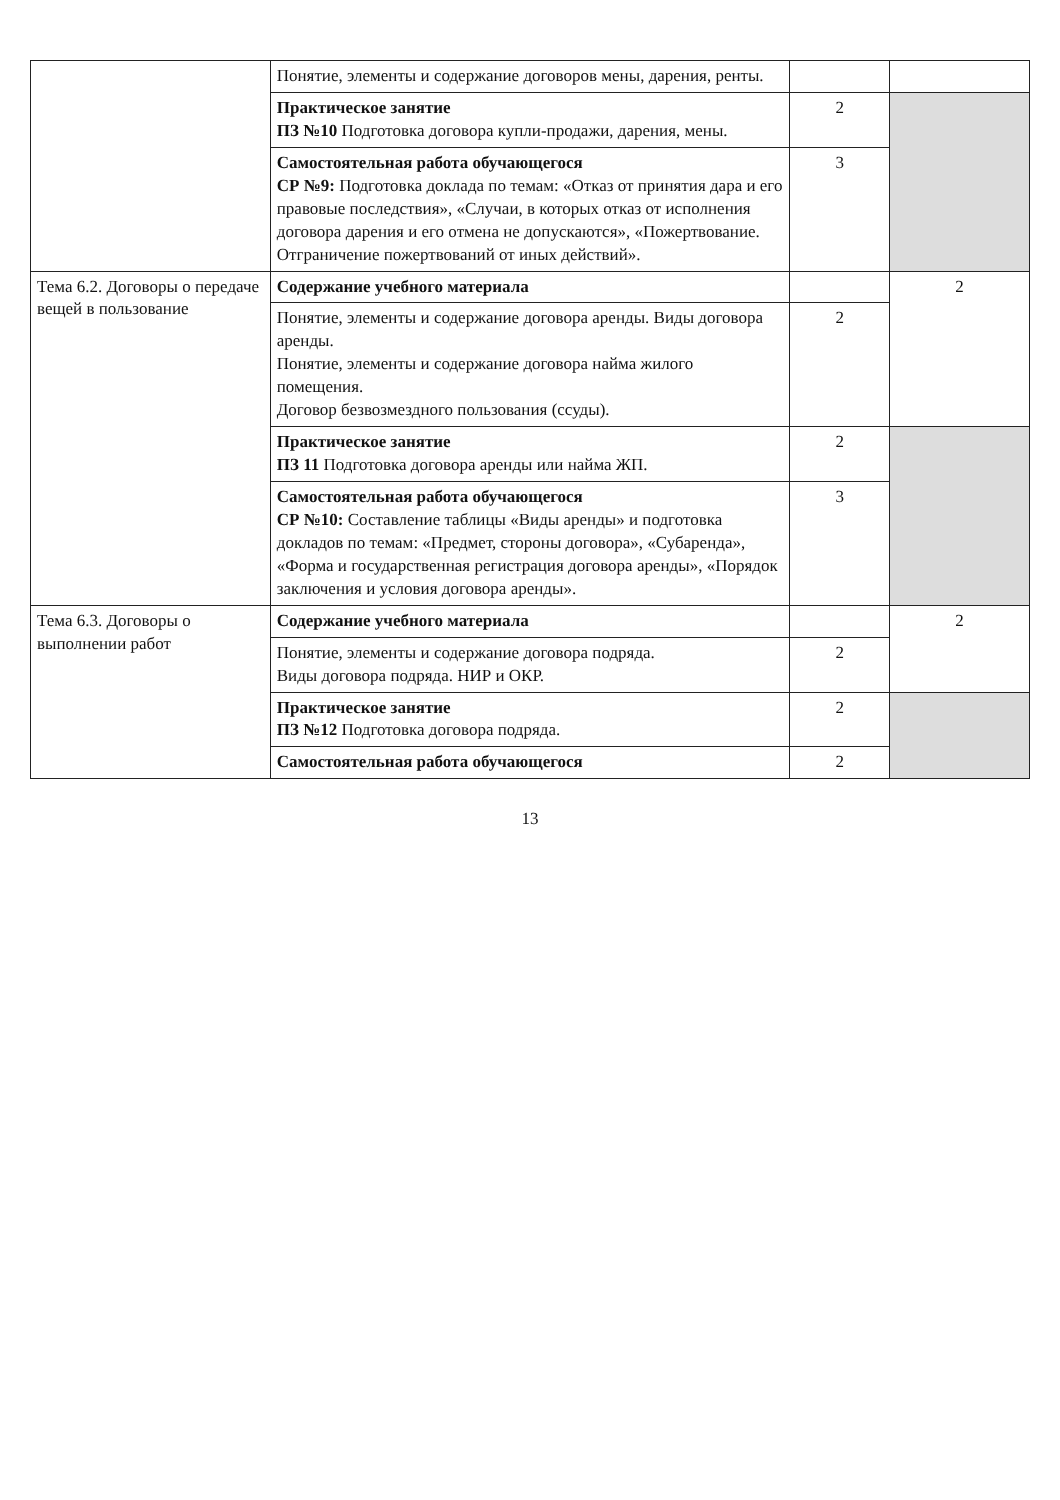| | Понятие, элементы и содержание договоров мены, дарения, ренты. | | |
| | Практическое занятие ПЗ №10 Подготовка договора купли-продажи, дарения, мены. | 2 | |
| | Самостоятельная работа обучающегося СР №9: Подготовка доклада по темам: «Отказ от принятия дара и его правовые последствия», «Случаи, в которых отказ от исполнения договора дарения и его отмена не допускаются», «Пожертвование. Отграничение пожертвований от иных действий». | 3 | |
| Тема 6.2. Договоры о передаче вещей в пользование | Содержание учебного материала | | 2 |
| | Понятие, элементы и содержание договора аренды. Виды договора аренды. Понятие, элементы и содержание договора найма жилого помещения. Договор безвозмездного пользования (ссуды). | 2 | |
| | Практическое занятие ПЗ 11 Подготовка договора аренды или найма ЖП. | 2 | |
| | Самостоятельная работа обучающегося СР №10: Составление таблицы «Виды аренды» и подготовка докладов по темам: «Предмет, стороны договора», «Субаренда», «Форма и государственная регистрация договора аренды», «Порядок заключения и условия договора аренды». | 3 | |
| Тема 6.3. Договоры о выполнении работ | Содержание учебного материала | | 2 |
| | Понятие, элементы и содержание договора подряда. Виды договора подряда. НИР и ОКР. | 2 | |
| | Практическое занятие ПЗ №12 Подготовка договора подряда. | 2 | |
| | Самостоятельная работа обучающегося | 2 | |
13